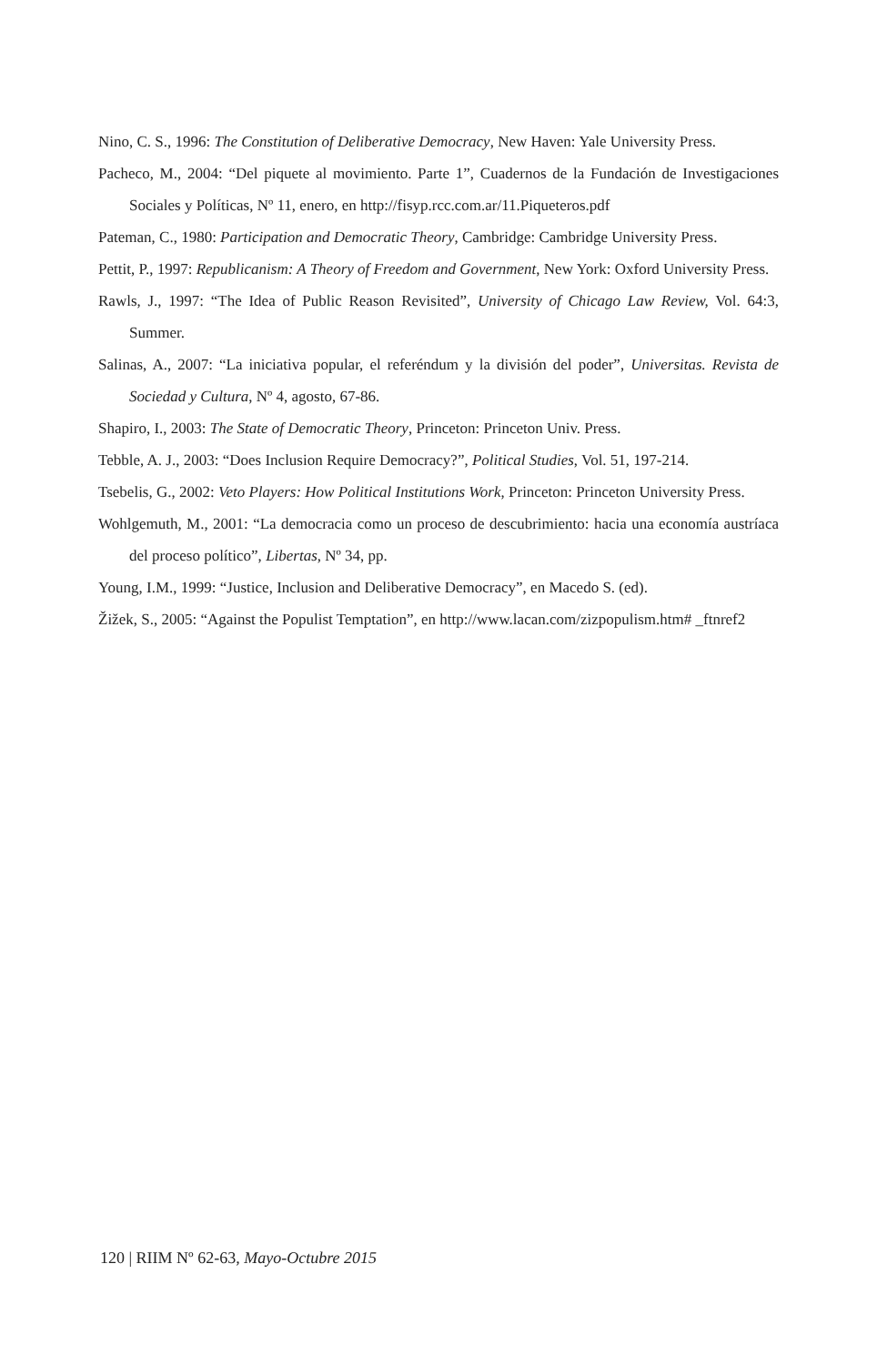Nino, C. S., 1996: The Constitution of Deliberative Democracy, New Haven: Yale University Press.
Pacheco, M., 2004: “Del piquete al movimiento. Parte 1”, Cuadernos de la Fundación de Investigaciones Sociales y Políticas, Nº 11, enero, en http://fisyp.rcc.com.ar/11.Piqueteros.pdf
Pateman, C., 1980: Participation and Democratic Theory, Cambridge: Cambridge University Press.
Pettit, P., 1997: Republicanism: A Theory of Freedom and Government, New York: Oxford University Press.
Rawls, J., 1997: “The Idea of Public Reason Revisited”, University of Chicago Law Review, Vol. 64:3, Summer.
Salinas, A., 2007: “La iniciativa popular, el referéndum y la división del poder”, Universitas. Revista de Sociedad y Cultura, Nº 4, agosto, 67-86.
Shapiro, I., 2003: The State of Democratic Theory, Princeton: Princeton Univ. Press.
Tebble, A. J., 2003: “Does Inclusion Require Democracy?”, Political Studies, Vol. 51, 197-214.
Tsebelis, G., 2002: Veto Players: How Political Institutions Work, Princeton: Princeton University Press.
Wohlgemuth, M., 2001: “La democracia como un proceso de descubrimiento: hacia una economía austríaca del proceso político”, Libertas, Nº 34, pp.
Young, I.M., 1999: “Justice, Inclusion and Deliberative Democracy”, en Macedo S. (ed).
Žižek, S., 2005: “Against the Populist Temptation”, en http://www.lacan.com/zizpopulism.htm# _ftnref2
120 | RIIM Nº 62-63, Mayo-Octubre 2015